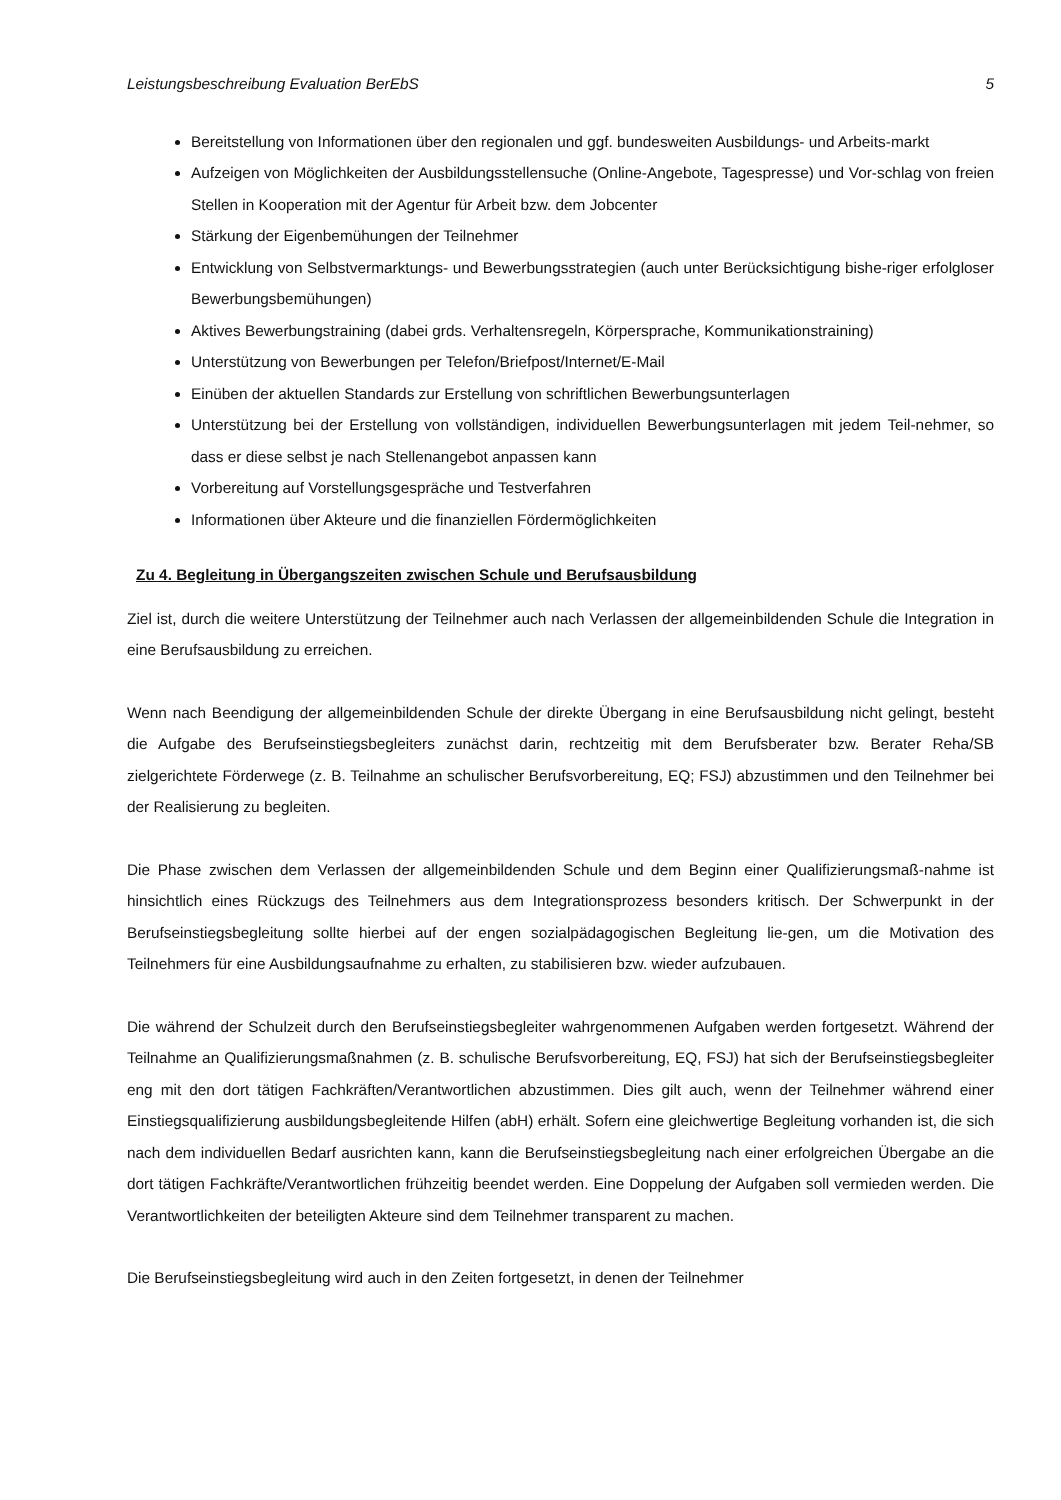Leistungsbeschreibung Evaluation BerEbS 5
Bereitstellung von Informationen über den regionalen und ggf. bundesweiten Ausbildungs- und Arbeits-markt
Aufzeigen von Möglichkeiten der Ausbildungsstellensuche (Online-Angebote, Tagespresse) und Vor-schlag von freien Stellen in Kooperation mit der Agentur für Arbeit bzw. dem Jobcenter
Stärkung der Eigenbemühungen der Teilnehmer
Entwicklung von Selbstvermarktungs- und Bewerbungsstrategien (auch unter Berücksichtigung bishe-riger erfolgloser Bewerbungsbemühungen)
Aktives Bewerbungstraining (dabei grds. Verhaltensregeln, Körpersprache, Kommunikationstraining)
Unterstützung von Bewerbungen per Telefon/Briefpost/Internet/E-Mail
Einüben der aktuellen Standards zur Erstellung von schriftlichen Bewerbungsunterlagen
Unterstützung bei der Erstellung von vollständigen, individuellen Bewerbungsunterlagen mit jedem Teil-nehmer, so dass er diese selbst je nach Stellenangebot anpassen kann
Vorbereitung auf Vorstellungsgespräche und Testverfahren
Informationen über Akteure und die finanziellen Fördermöglichkeiten
Zu 4. Begleitung in Übergangszeiten zwischen Schule und Berufsausbildung
Ziel ist, durch die weitere Unterstützung der Teilnehmer auch nach Verlassen der allgemeinbildenden Schule die Integration in eine Berufsausbildung zu erreichen.
Wenn nach Beendigung der allgemeinbildenden Schule der direkte Übergang in eine Berufsausbildung nicht gelingt, besteht die Aufgabe des Berufseinstiegsbegleiters zunächst darin, rechtzeitig mit dem Berufsberater bzw. Berater Reha/SB zielgerichtete Förderwege (z. B. Teilnahme an schulischer Berufsvorbereitung, EQ; FSJ) abzustimmen und den Teilnehmer bei der Realisierung zu begleiten.
Die Phase zwischen dem Verlassen der allgemeinbildenden Schule und dem Beginn einer Qualifizierungsmaß-nahme ist hinsichtlich eines Rückzugs des Teilnehmers aus dem Integrationsprozess besonders kritisch. Der Schwerpunkt in der Berufseinstiegsbegleitung sollte hierbei auf der engen sozialpädagogischen Begleitung lie-gen, um die Motivation des Teilnehmers für eine Ausbildungsaufnahme zu erhalten, zu stabilisieren bzw. wieder aufzubauen.
Die während der Schulzeit durch den Berufseinstiegsbegleiter wahrgenommenen Aufgaben werden fortgesetzt. Während der Teilnahme an Qualifizierungsmaßnahmen (z. B. schulische Berufsvorbereitung, EQ, FSJ) hat sich der Berufseinstiegsbegleiter eng mit den dort tätigen Fachkräften/Verantwortlichen abzustimmen. Dies gilt auch, wenn der Teilnehmer während einer Einstiegsqualifizierung ausbildungsbegleitende Hilfen (abH) erhält. Sofern eine gleichwertige Begleitung vorhanden ist, die sich nach dem individuellen Bedarf ausrichten kann, kann die Berufseinstiegsbegleitung nach einer erfolgreichen Übergabe an die dort tätigen Fachkräfte/Verantwortlichen frühzeitig beendet werden. Eine Doppelung der Aufgaben soll vermieden werden. Die Verantwortlichkeiten der beteiligten Akteure sind dem Teilnehmer transparent zu machen.
Die Berufseinstiegsbegleitung wird auch in den Zeiten fortgesetzt, in denen der Teilnehmer